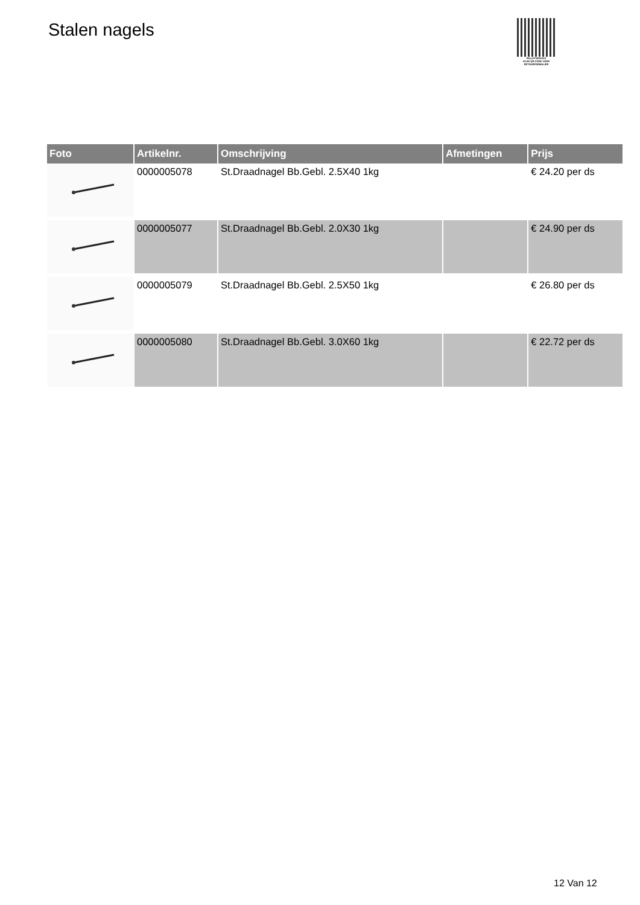Stalen nagels
PALLETSERVICE
SCAN QR-CODE VOOR RETOURFORMULIER
| Foto | Artikelnr. | Omschrijving | Afmetingen | Prijs |
| --- | --- | --- | --- | --- |
| | 0000005078 | St.Draadnagel Bb.Gebl. 2.5X40 1kg | | € 24.20 per ds |
| | 0000005077 | St.Draadnagel Bb.Gebl. 2.0X30 1kg | | € 24.90 per ds |
| | 0000005079 | St.Draadnagel Bb.Gebl. 2.5X50 1kg | | € 26.80 per ds |
| | 0000005080 | St.Draadnagel Bb.Gebl. 3.0X60 1kg | | € 22.72 per ds |
12 Van 12